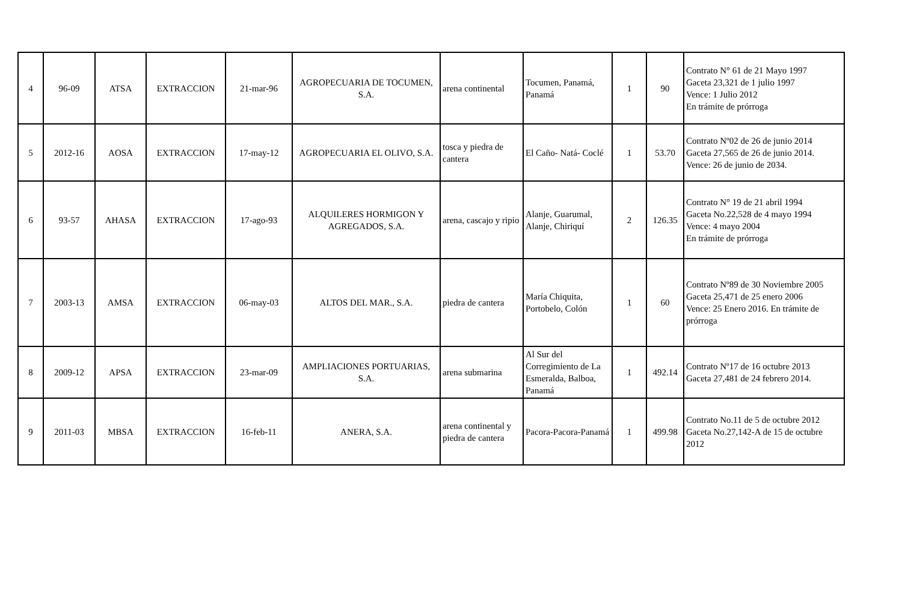| 4 | 96-09 | ATSA | EXTRACCION | 21-mar-96 | AGROPECUARIA DE TOCUMEN, S.A. | arena continental | Tocumen, Panamá, Panamá | 1 | 90 | Contrato N° 61 de 21 Mayo 1997 Gaceta 23,321 de 1 julio 1997 Vence: 1 Julio 2012 En trámite de prórroga |
| 5 | 2012-16 | AOSA | EXTRACCION | 17-may-12 | AGROPECUARIA EL OLIVO, S.A. | tosca y piedra de cantera | El Caño- Natá- Coclé | 1 | 53.70 | Contrato Nº02 de 26 de junio 2014 Gaceta 27,565 de 26 de junio 2014. Vence: 26 de junio de 2034. |
| 6 | 93-57 | AHASA | EXTRACCION | 17-ago-93 | ALQUILERES HORMIGON Y AGREGADOS, S.A. | arena, cascajo y ripio | Alanje, Guarumal, Alanje, Chiriquí | 2 | 126.35 | Contrato N° 19 de 21 abril 1994 Gaceta No.22,528 de 4 mayo 1994 Vence: 4 mayo 2004 En trámite de prórroga |
| 7 | 2003-13 | AMSA | EXTRACCION | 06-may-03 | ALTOS DEL MAR., S.A. | piedra de cantera | María Chiquita, Portobelo, Colón | 1 | 60 | Contrato Nº89 de 30 Noviembre 2005 Gaceta 25,471 de 25 enero 2006 Vence: 25 Enero 2016. En trámite de prórroga |
| 8 | 2009-12 | APSA | EXTRACCION | 23-mar-09 | AMPLIACIONES PORTUARIAS, S.A. | arena submarina | Al Sur del Corregimiento de La Esmeralda, Balboa, Panamá | 1 | 492.14 | Contrato Nº17 de 16 octubre 2013 Gaceta 27,481 de 24 febrero 2014. |
| 9 | 2011-03 | MBSA | EXTRACCION | 16-feb-11 | ANERA, S.A. | arena continental y piedra de cantera | Pacora-Pacora-Panamá | 1 | 499.98 | Contrato No.11 de 5 de octubre 2012 Gaceta No.27,142-A de 15 de octubre 2012 |